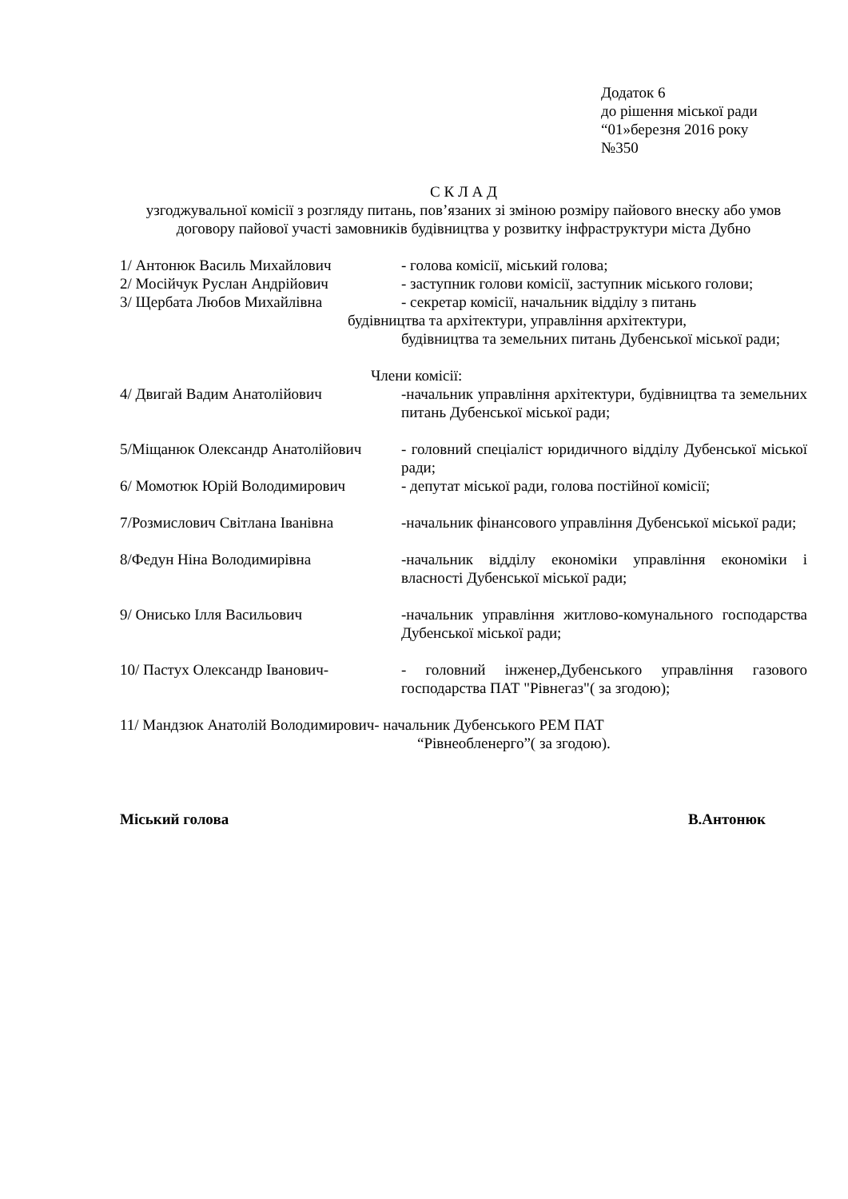Додаток 6
до рішення міської ради
“01»березня 2016 року
№350
С К Л А Д
узгоджувальної комісії з розгляду питань, пов’язаних зі зміною розміру пайового внеску або умов договору пайової участі замовників будівництва у розвитку інфраструктури міста Дубно
1/ Антонюк Василь Михайлович - голова комісії, міський голова;
2/ Мосійчук Руслан Андрійович - заступник голови комісії, заступник міського голови;
3/ Щербата Любов Михайлівна - секретар комісії, начальник відділу з питань
будівництва та архітектури, управління архітектури,
будівництва та земельних питань Дубенської міської ради;
Члени комісії:
4/ Двигай Вадим Анатолійович -начальник управління архітектури, будівництва та земельних питань Дубенської міської ради;
5/Міщанюк Олександр Анатолійович
- головний спеціаліст юридичного відділу Дубенської міської ради;
6/ Момотюк Юрій Володимирович - депутат міської ради, голова постійної комісії;
7/Розмислович Світлана Іванівна
-начальник фінансового управління Дубенської міської ради;
8/Федун Ніна Володимирівна -начальник відділу економіки управління економіки і власності Дубенської міської ради;
9/ Онисько Ілля Васильович -начальник управління житлово-комунального господарства Дубенської міської ради;
10/ Пастух Олександр Іванович- - головний інженер,Дубенського управління газового господарства ПАТ "Рівнегаз"( за згодою);
11/ Мандзюк Анатолій Володимирович- начальник Дубенського РЕМ ПАТ
“Рівнеобленерго”( за згодою).
Міський голова В.Антонюк